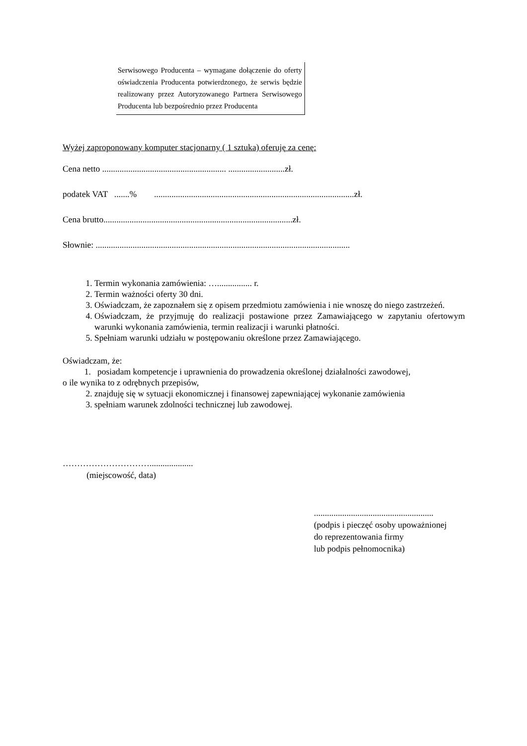| Serwisowego Producenta – wymagane dołączenie do oferty oświadczenia Producenta potwierdzonego, że serwis będzie realizowany przez Autoryzowanego Partnera Serwisowego Producenta lub bezpośrednio przez Producenta |
Wyżej zaproponowany komputer stacjonarny ( 1 sztuka) oferuję za cenę:
Cena netto ......................................................... ..........................zł.
podatek VAT .......% ............................................................................................zł.
Cena brutto.......................................................................................zł.
Słownie: .....................................................................................................................
1. Termin wykonania zamówienia: …................ r.
2. Termin ważności oferty 30 dni.
3. Oświadczam, że zapoznałem się z opisem przedmiotu zamówienia i nie wnoszę do niego zastrzeżeń.
4. Oświadczam, że przyjmuję do realizacji postawione przez Zamawiającego w zapytaniu ofertowym warunki wykonania zamówienia, termin realizacji i warunki płatności.
5. Spełniam warunki udziału w postępowaniu określone przez Zamawiającego.
Oświadczam, że:
1. posiadam kompetencje i uprawnienia do prowadzenia określonej działalności zawodowej,
o ile wynika to z odrębnych przepisów,
2. znajduję się w sytuacji ekonomicznej i finansowej zapewniającej wykonanie zamówienia
3. spełniam warunek zdolności technicznej lub zawodowej.
…………………………....................
(miejscowość, data)
.......................................................
(podpis i pieczęć osoby upoważnionej
do reprezentowania firmy
lub podpis pełnomocnika)